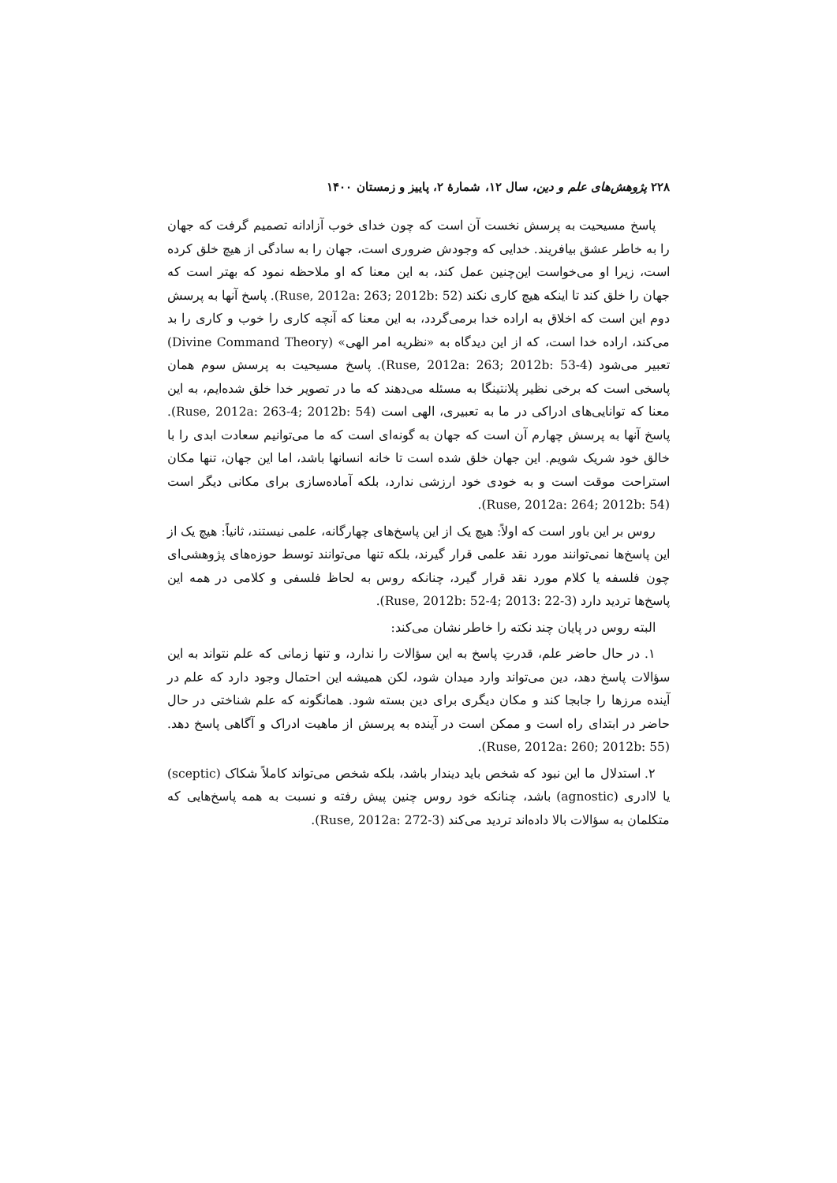۲۲۸ پژوهش‌های علم و دین، سال ۱۲، شمارهٔ ۲، پاییز و زمستان ۱۴۰۰
پاسخ مسیحیت به پرسش نخست آن است که چون خدای خوب آزادانه تصمیم گرفت که جهان را به خاطر عشق بیافریند. خدایی که وجودش ضروری است، جهان را به سادگی از هیچ خلق کرده است، زیرا او می‌خواست این‌چنین عمل کند، به این معنا که او ملاحظه نمود که بهتر است که جهان را خلق کند تا اینکه هیچ کاری نکند (Ruse, 2012a: 263; 2012b: 52). پاسخ آنها به پرسش دوم این است که اخلاق به اراده خدا برمی‌گردد، به این معنا که آنچه کاری را خوب و کاری را بد می‌کند، اراده خدا است، که از این دیدگاه به «نظریه امر الهی» (Divine Command Theory) تعبیر می‌شود (Ruse, 2012a: 263; 2012b: 53-4). پاسخ مسیحیت به پرسش سوم همان پاسخی است که برخی نظیر پلانتینگا به مسئله می‌دهند که ما در تصویر خدا خلق شده‌ایم، به این معنا که توانایی‌های ادراکی در ما به تعبیری، الهی است (Ruse, 2012a: 263-4; 2012b: 54). پاسخ آنها به پرسش چهارم آن است که جهان به گونه‌ای است که ما می‌توانیم سعادت ابدی را با خالق خود شریک شویم. این جهان خلق شده است تا خانه انسانها باشد، اما این جهان، تنها مکان استراحت موقت است و به خودی خود ارزشی ندارد، بلکه آماده‌سازی برای مکانی دیگر است (Ruse, 2012a: 264; 2012b: 54).
روس بر این باور است که اولاً: هیچ یک از این پاسخ‌های چهارگانه، علمی نیستند، ثانیاً: هیچ یک از این پاسخ‌ها نمی‌توانند مورد نقد علمی قرار گیرند، بلکه تنها می‌توانند توسط حوزه‌های پژوهشی‌ای چون فلسفه یا کلام مورد نقد قرار گیرد، چنانکه روس به لحاظ فلسفی و کلامی در همه این پاسخ‌ها تردید دارد (Ruse, 2012b: 52-4; 2013: 22-3).
البته روس در پایان چند نکته را خاطر نشان می‌کند:
۱. در حال حاضر علم، قدرتِ پاسخ به این سؤالات را ندارد، و تنها زمانی که علم نتواند به این سؤالات پاسخ دهد، دین می‌تواند وارد میدان شود، لکن همیشه این احتمال وجود دارد که علم در آینده مرزها را جابجا کند و مکان دیگری برای دین بسته شود. همانگونه که علم شناختی در حال حاضر در ابتدای راه است و ممکن است در آینده به پرسش از ماهیت ادراک و آگاهی پاسخ دهد. (Ruse, 2012a: 260; 2012b: 55).
۲. استدلال ما این نبود که شخص باید دیندار باشد، بلکه شخص می‌تواند کاملاً شکاک (sceptic) یا لاادری (agnostic) باشد، چنانکه خود روس چنین پیش رفته و نسبت به همه پاسخ‌هایی که متکلمان به سؤالات بالا داده‌اند تردید می‌کند (Ruse, 2012a: 272-3).